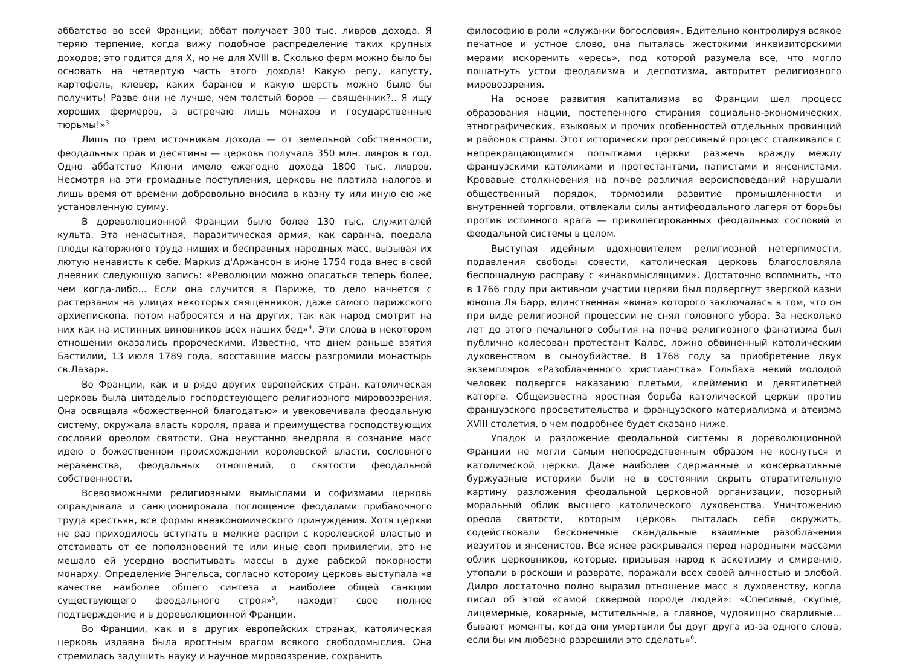аббатство во всей Франции; аббат получает 300 тыс. ливров дохода. Я теряю терпение, когда вижу подобное распределение таких крупных доходов; это годится для X, но не для XVIII в. Сколько ферм можно было бы основать на четвертую часть этого дохода! Какую репу, капусту, картофель, клевер, каких баранов и какую шерсть можно было бы получить! Разве они не лучше, чем толстый боров — священник?.. Я ищу хороших фермеров, а встречаю лишь монахов и государственные тюрьмы!»<sup>3</sup>
Лишь по трем источникам дохода — от земельной собственности, феодальных прав и десятины — церковь получала 350 млн. ливров в год. Одно аббатство Клюни имело ежегодно дохода 1800 тыс. ливров. Несмотря на эти громадные поступления, церковь не платила налогов и лишь время от времени добровольно вносила в казну ту или иную ею же установленную сумму.
В дореволюционной Франции было более 130 тыс. служителей культа. Эта ненасытная, паразитическая армия, как саранча, поедала плоды каторжного труда нищих и бесправных народных масс, вызывая их лютую ненависть к себе. Маркиз д'Аржансон в июне 1754 года внес в свой дневник следующую запись: «Революции можно опасаться теперь более, чем когда-либо... Если она случится в Париже, то дело начнется с растерзания на улицах некоторых священников, даже самого парижского архиепископа, потом набросятся и на других, так как народ смотрит на них как на истинных виновников всех наших бед»<sup>4</sup>. Эти слова в некотором отношении оказались пророческими. Известно, что днем раньше взятия Бастилии, 13 июля 1789 года, восставшие массы разгромили монастырь св.Лазаря.
Во Франции, как и в ряде других европейских стран, католическая церковь была цитаделью господствующего религиозного мировоззрения. Она освящала «божественной благодатью» и увековечивала феодальную систему, окружала власть короля, права и преимущества господствующих сословий ореолом святости. Она неустанно внедряла в сознание масс идею о божественном происхождении королевской власти, сословного неравенства, феодальных отношений, о святости феодальной собственности.
Всевозможными религиозными вымыслами и софизмами церковь оправдывала и санкционировала поглощение феодалами прибавочного труда крестьян, все формы внеэкономического принуждения. Хотя церкви не раз приходилось вступать в мелкие распри с королевской властью и отстаивать от ее поползновений те или иные своп привилегии, это не мешало ей усердно воспитывать массы в духе рабской покорности монарху. Определение Энгельса, согласно которому церковь выступала «в качестве наиболее общего синтеза и наиболее общей санкции существующего феодального строя»<sup>5</sup>, находит свое полное подтверждение и в дореволюционной Франции.
Во Франции, как и в других европейских странах, католическая церковь издавна была яростным врагом всякого свободомыслия. Она стремилась задушить науку и научное мировоззрение, сохранить
философию в роли «служанки богословия». Бдительно контролируя всякое печатное и устное слово, она пыталась жестокими инквизиторскими мерами искоренить «ересь», под которой разумела все, что могло пошатнуть устои феодализма и деспотизма, авторитет религиозного мировоззрения.
На основе развития капитализма во Франции шел процесс образования нации, постепенного стирания социально-экономических, этнографических, языковых и прочих особенностей отдельных провинций и районов страны. Этот исторически прогрессивный процесс сталкивался с непрекращающимися попытками церкви разжечь вражду между французскими католиками и протестантами, папистами и янсенистами. Кровавые столкновения на почве различия вероисповеданий нарушали общественный порядок, тормозили развитие промышленности и внутренней торговли, отвлекали силы антифеодального лагеря от борьбы против истинного врага — привилегированных феодальных сословий и феодальной системы в целом.
Выступая идейным вдохновителем религиозной нетерпимости, подавления свободы совести, католическая церковь благословляла беспощадную расправу с «инакомыслящими». Достаточно вспомнить, что в 1766 году при активном участии церкви был подвергнут зверской казни юноша Ля Барр, единственная «вина» которого заключалась в том, что он при виде религиозной процессии не снял головного убора. За несколько лет до этого печального события на почве религиозного фанатизма был публично колесован протестант Калас, ложно обвиненный католическим духовенством в сыноубийстве. В 1768 году за приобретение двух экземпляров «Разоблаченного христианства» Гольбаха некий молодой человек подвергся наказанию плетьми, клеймению и девятилетней каторге. Общеизвестна яростная борьба католической церкви против французского просветительства и французского материализма и атеизма XVIII столетия, о чем подробнее будет сказано ниже.
Упадок и разложение феодальной системы в дореволюционной Франции не могли самым непосредственным образом не коснуться и католической церкви. Даже наиболее сдержанные и консервативные буржуазные историки были не в состоянии скрыть отвратительную картину разложения феодальной церковной организации, позорный моральный облик высшего католического духовенства. Уничтожению ореола святости, которым церковь пыталась себя окружить, содействовали бесконечные скандальные взаимные разоблачения иезуитов и янсенистов. Все яснее раскрывался перед народными массами облик церковников, которые, призывая народ к аскетизму и смирению, утопали в роскоши и разврате, поражали всех своей алчностью и злобой. Дидро достаточно полно выразил отношение масс к духовенству, когда писал об этой «самой скверной породе людей»: «Спесивые, скупые, лицемерные, коварные, мстительные, а главное, чудовищно сварливые... бывают моменты, когда они умертвили бы друг друга из-за одного слова, если бы им любезно разрешили это сделать»<sup>6</sup>.